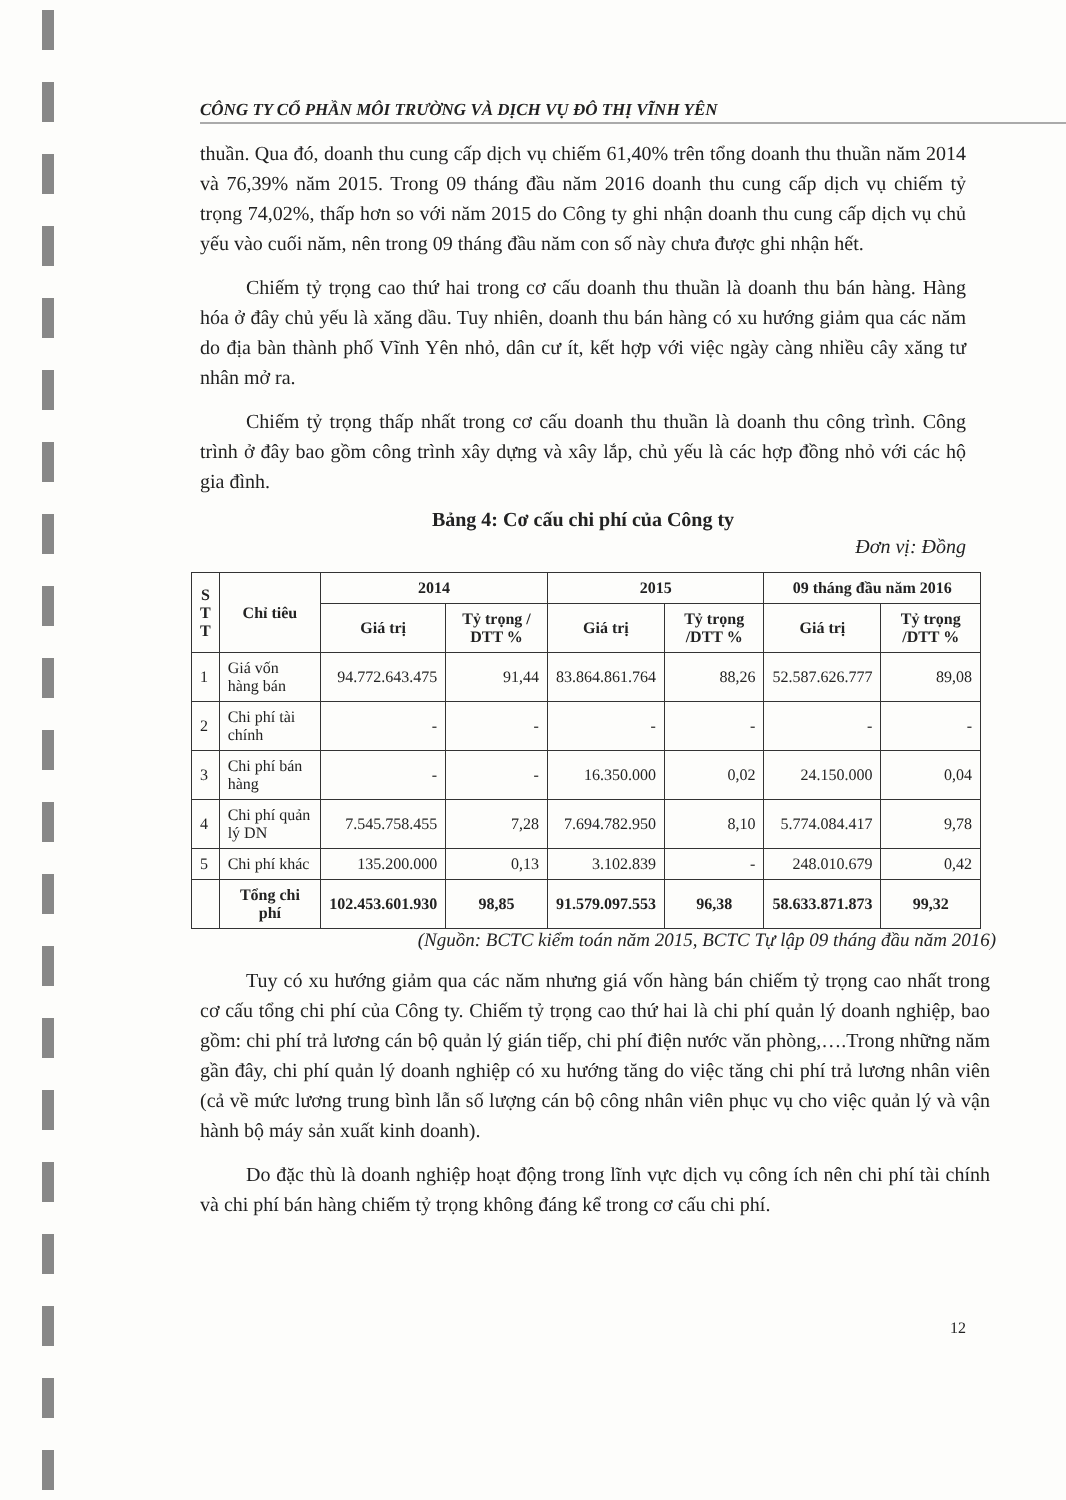CÔNG TY CỔ PHẦN MÔI TRƯỜNG VÀ DỊCH VỤ ĐÔ THỊ VĨNH YÊN
thuần. Qua đó, doanh thu cung cấp dịch vụ chiếm 61,40% trên tổng doanh thu thuần năm 2014 và 76,39% năm 2015. Trong 09 tháng đầu năm 2016 doanh thu cung cấp dịch vụ chiếm tỷ trọng 74,02%, thấp hơn so với năm 2015 do Công ty ghi nhận doanh thu cung cấp dịch vụ chủ yếu vào cuối năm, nên trong 09 tháng đầu năm con số này chưa được ghi nhận hết.
Chiếm tỷ trọng cao thứ hai trong cơ cấu doanh thu thuần là doanh thu bán hàng. Hàng hóa ở đây chủ yếu là xăng dầu. Tuy nhiên, doanh thu bán hàng có xu hướng giảm qua các năm do địa bàn thành phố Vĩnh Yên nhỏ, dân cư ít, kết hợp với việc ngày càng nhiều cây xăng tư nhân mở ra.
Chiếm tỷ trọng thấp nhất trong cơ cấu doanh thu thuần là doanh thu công trình. Công trình ở đây bao gồm công trình xây dựng và xây lắp, chủ yếu là các hợp đồng nhỏ với các hộ gia đình.
Bảng 4: Cơ cấu chi phí của Công ty
Đơn vị: Đồng
| S T T | Chỉ tiêu | 2014 | | 2015 | | 09 tháng đầu năm 2016 | |
| --- | --- | --- | --- | --- | --- | --- | --- |
| | | Giá trị | Tỷ trọng / DTT % | Giá trị | Tỷ trọng /DTT % | Giá trị | Tỷ trọng /DTT % |
| 1 | Giá vốn hàng bán | 94.772.643.475 | 91,44 | 83.864.861.764 | 88,26 | 52.587.626.777 | 89,08 |
| 2 | Chi phí tài chính | - | - | - | - | - | - |
| 3 | Chi phí bán hàng | - | - | 16.350.000 | 0,02 | 24.150.000 | 0,04 |
| 4 | Chi phí quản lý DN | 7.545.758.455 | 7,28 | 7.694.782.950 | 8,10 | 5.774.084.417 | 9,78 |
| 5 | Chi phí khác | 135.200.000 | 0,13 | 3.102.839 | - | 248.010.679 | 0,42 |
| | Tổng chi phí | 102.453.601.930 | 98,85 | 91.579.097.553 | 96,38 | 58.633.871.873 | 99,32 |
(Nguồn: BCTC kiểm toán năm 2015, BCTC Tự lập 09 tháng đầu năm 2016)
Tuy có xu hướng giảm qua các năm nhưng giá vốn hàng bán chiếm tỷ trọng cao nhất trong cơ cấu tổng chi phí của Công ty. Chiếm tỷ trọng cao thứ hai là chi phí quản lý doanh nghiệp, bao gồm: chi phí trả lương cán bộ quản lý gián tiếp, chi phí điện nước văn phòng,….Trong những năm gần đây, chi phí quản lý doanh nghiệp có xu hướng tăng do việc tăng chi phí trả lương nhân viên (cả về mức lương trung bình lẫn số lượng cán bộ công nhân viên phục vụ cho việc quản lý và vận hành bộ máy sản xuất kinh doanh).
Do đặc thù là doanh nghiệp hoạt động trong lĩnh vực dịch vụ công ích nên chi phí tài chính và chi phí bán hàng chiếm tỷ trọng không đáng kể trong cơ cấu chi phí.
12